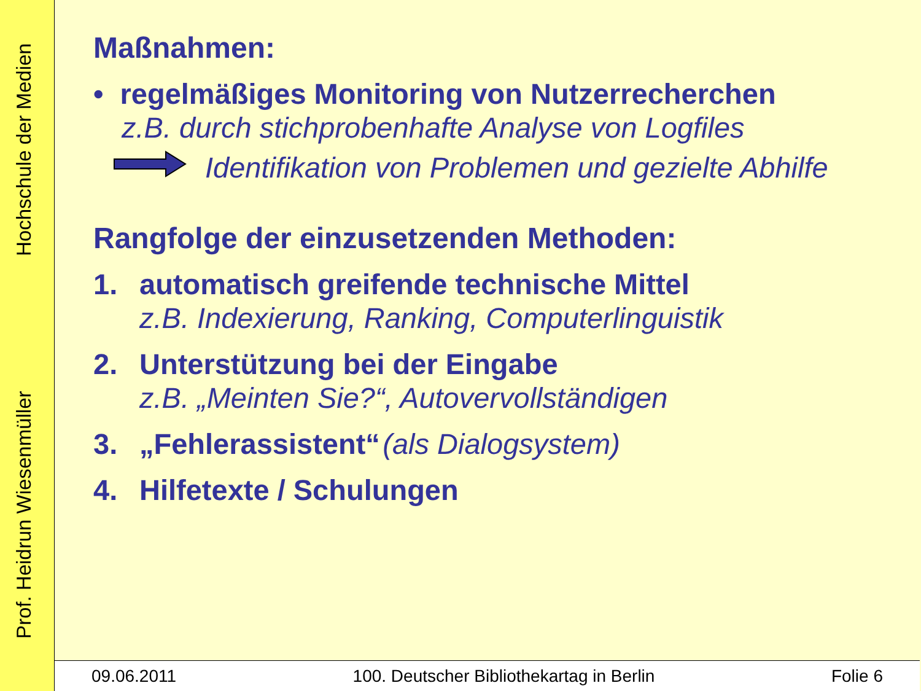Prof. Heidrun Wiesenmüller Hochschule der Medien
Maßnahmen:
• regelmäßiges Monitoring von Nutzerrecherchen
z.B. durch stichprobenhafte Analyse von Logfiles
Identifikation von Problemen und gezielte Abhilfe
Rangfolge der einzusetzenden Methoden:
1. automatisch greifende technische Mittel
z.B. Indexierung, Ranking, Computerlinguistik
2. Unterstützung bei der Eingabe
z.B. „Meinten Sie?“, Autovervollständigen
3. „Fehlerassistent“ (als Dialogsystem)
4. Hilfetexte / Schulungen
09.06.2011 100. Deutscher Bibliothekartag in Berlin Folie 6